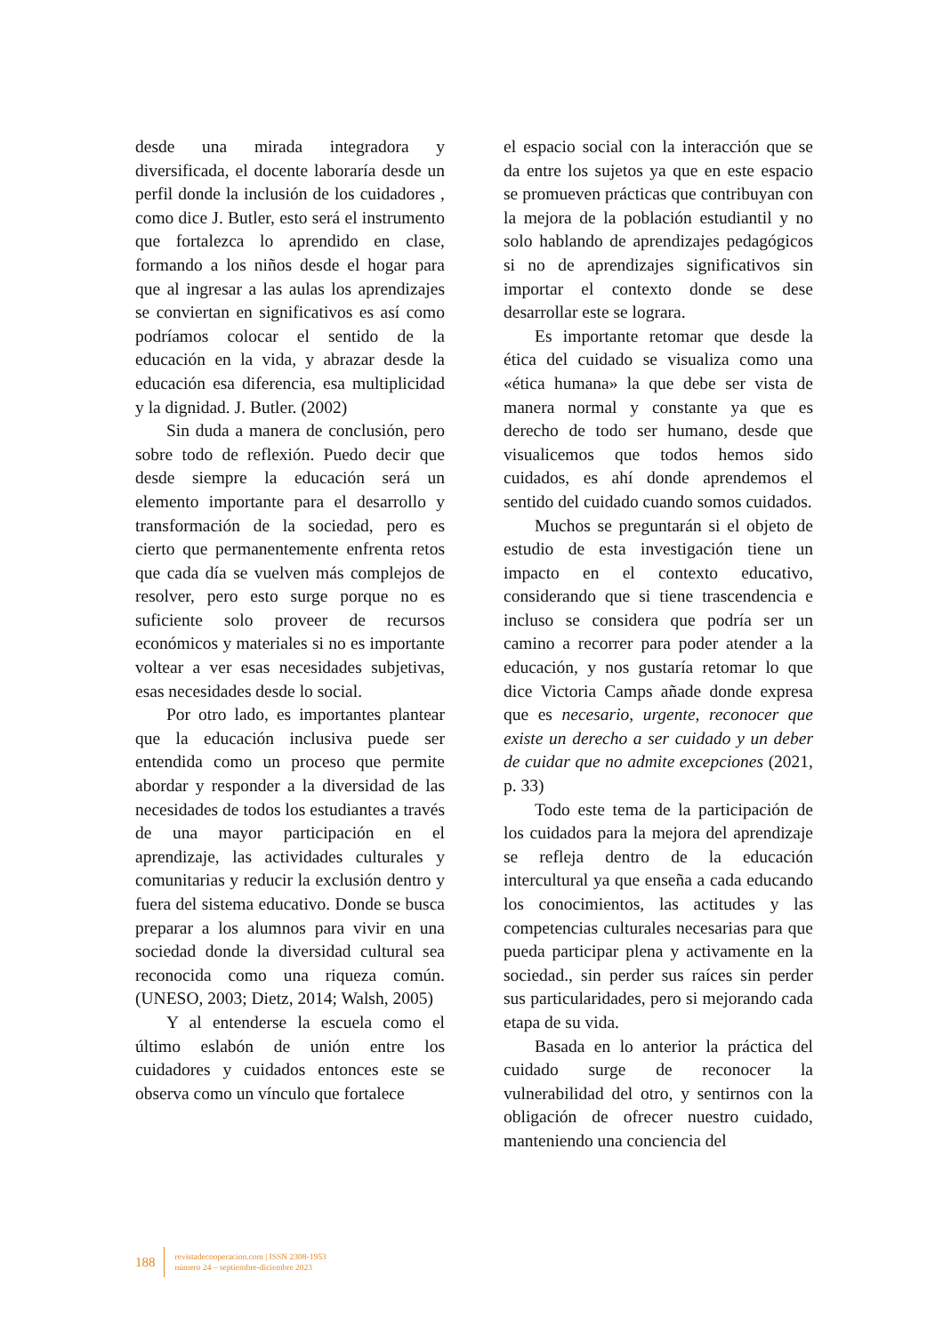desde una mirada integradora y diversificada, el docente laboraría desde un perfil donde la inclusión de los cuidadores , como dice J. Butler, esto será el instrumento que fortalezca lo aprendido en clase, formando a los niños desde el hogar para que al ingresar a las aulas los aprendizajes se conviertan en significativos es así como podríamos colocar el sentido de la educación en la vida, y abrazar desde la educación esa diferencia, esa multiplicidad y la dignidad. J. Butler. (2002)
Sin duda a manera de conclusión, pero sobre todo de reflexión. Puedo decir que desde siempre la educación será un elemento importante para el desarrollo y transformación de la sociedad, pero es cierto que permanentemente enfrenta retos que cada día se vuelven más complejos de resolver, pero esto surge porque no es suficiente solo proveer de recursos económicos y materiales si no es importante voltear a ver esas necesidades subjetivas, esas necesidades desde lo social.
Por otro lado, es importantes plantear que la educación inclusiva puede ser entendida como un proceso que permite abordar y responder a la diversidad de las necesidades de todos los estudiantes a través de una mayor participación en el aprendizaje, las actividades culturales y comunitarias y reducir la exclusión dentro y fuera del sistema educativo. Donde se busca preparar a los alumnos para vivir en una sociedad donde la diversidad cultural sea reconocida como una riqueza común. (UNESO, 2003; Dietz, 2014; Walsh, 2005)
Y al entenderse la escuela como el último eslabón de unión entre los cuidadores y cuidados entonces este se observa como un vínculo que fortalece
el espacio social con la interacción que se da entre los sujetos ya que en este espacio se promueven prácticas que contribuyan con la mejora de la población estudiantil y no solo hablando de aprendizajes pedagógicos si no de aprendizajes significativos sin importar el contexto donde se dese desarrollar este se lograra.
Es importante retomar que desde la ética del cuidado se visualiza como una «ética humana» la que debe ser vista de manera normal y constante ya que es derecho de todo ser humano, desde que visualicemos que todos hemos sido cuidados, es ahí donde aprendemos el sentido del cuidado cuando somos cuidados.
Muchos se preguntarán si el objeto de estudio de esta investigación tiene un impacto en el contexto educativo, considerando que si tiene trascendencia e incluso se considera que podría ser un camino a recorrer para poder atender a la educación, y nos gustaría retomar lo que dice Victoria Camps añade donde expresa que es necesario, urgente, reconocer que existe un derecho a ser cuidado y un deber de cuidar que no admite excepciones (2021, p. 33)
Todo este tema de la participación de los cuidados para la mejora del aprendizaje se refleja dentro de la educación intercultural ya que enseña a cada educando los conocimientos, las actitudes y las competencias culturales necesarias para que pueda participar plena y activamente en la sociedad., sin perder sus raíces sin perder sus particularidades, pero si mejorando cada etapa de su vida.
Basada en lo anterior la práctica del cuidado surge de reconocer la vulnerabilidad del otro, y sentirnos con la obligación de ofrecer nuestro cuidado, manteniendo una conciencia del
188
revistadecooperacion.com | ISSN 2308-1953
número 24 – septiembre-diciembre 2023